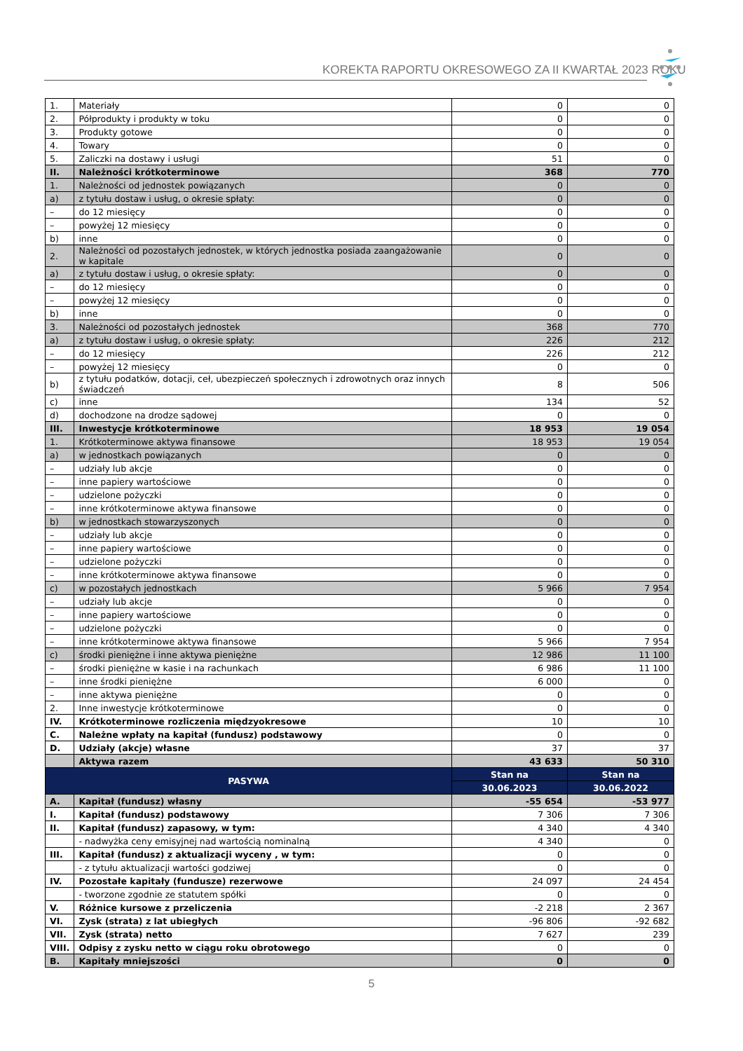KOREKTA RAPORTU OKRESOWEGO ZA II KWARTAŁ 2023 ROKU
| 1. | Materiały | 0 | 0 |
| 2. | Półprodukty i produkty w toku | 0 | 0 |
| 3. | Produkty gotowe | 0 | 0 |
| 4. | Towary | 0 | 0 |
| 5. | Zaliczki na dostawy i usługi | 51 | 0 |
| II. | Należności krótkoterminowe | 368 | 770 |
| 1. | Należności od jednostek powiązanych | 0 | 0 |
| a) | z tytułu dostaw i usług, o okresie spłaty: | 0 | 0 |
| – | do 12 miesięcy | 0 | 0 |
| – | powyżej 12 miesięcy | 0 | 0 |
| b) | inne | 0 | 0 |
| 2. | Należności od pozostałych jednostek, w których jednostka posiada zaangażowanie w kapitale | 0 | 0 |
| a) | z tytułu dostaw i usług, o okresie spłaty: | 0 | 0 |
| – | do 12 miesięcy | 0 | 0 |
| – | powyżej 12 miesięcy | 0 | 0 |
| b) | inne | 0 | 0 |
| 3. | Należności od pozostałych jednostek | 368 | 770 |
| a) | z tytułu dostaw i usług, o okresie spłaty: | 226 | 212 |
| – | do 12 miesięcy | 226 | 212 |
| – | powyżej 12 miesięcy | 0 | 0 |
| b) | z tytułu podatków, dotacji, ceł, ubezpieczeń społecznych i zdrowotnych oraz innych świadczeń | 8 | 506 |
| c) | inne | 134 | 52 |
| d) | dochodzone na drodze sądowej | 0 | 0 |
| III. | Inwestycje krótkoterminowe | 18 953 | 19 054 |
| 1. | Krótkoterminowe aktywa finansowe | 18 953 | 19 054 |
| a) | w jednostkach powiązanych | 0 | 0 |
| – | udziały lub akcje | 0 | 0 |
| – | inne papiery wartościowe | 0 | 0 |
| – | udzielone pożyczki | 0 | 0 |
| – | inne krótkoterminowe aktywa finansowe | 0 | 0 |
| b) | w jednostkach stowarzyszonych | 0 | 0 |
| – | udziały lub akcje | 0 | 0 |
| – | inne papiery wartościowe | 0 | 0 |
| – | udzielone pożyczki | 0 | 0 |
| – | inne krótkoterminowe aktywa finansowe | 0 | 0 |
| c) | w pozostałych jednostkach | 5 966 | 7 954 |
| – | udziały lub akcje | 0 | 0 |
| – | inne papiery wartościowe | 0 | 0 |
| – | udzielone pożyczki | 0 | 0 |
| – | inne krótkoterminowe aktywa finansowe | 5 966 | 7 954 |
| c) | środki pieniężne i inne aktywa pieniężne | 12 986 | 11 100 |
| – | środki pieniężne w kasie i na rachunkach | 6 986 | 11 100 |
| – | inne środki pieniężne | 6 000 | 0 |
| – | inne aktywa pieniężne | 0 | 0 |
| 2. | Inne inwestycje krótkoterminowe | 0 | 0 |
| IV. | Krótkoterminowe rozliczenia międzyokresowe | 10 | 10 |
| C. | Należne wpłaty na kapitał (fundusz) podstawowy | 0 | 0 |
| D. | Udziały (akcje) własne | 37 | 37 |
| | Aktywa razem | 43 633 | 50 310 |
| PASYWA | | Stan na | Stan na |
| | | 30.06.2023 | 30.06.2022 |
| A. | Kapitał (fundusz) własny | -55 654 | -53 977 |
| I. | Kapitał (fundusz) podstawowy | 7 306 | 7 306 |
| II. | Kapitał (fundusz) zapasowy, w tym: | 4 340 | 4 340 |
| | - nadwyżka ceny emisyjnej nad wartością nominalną | 4 340 | 0 |
| III. | Kapitał (fundusz) z aktualizacji wyceny , w tym: | 0 | 0 |
| | - z tytułu aktualizacji wartości godziwej | 0 | 0 |
| IV. | Pozostałe kapitały (fundusze) rezerwowe | 24 097 | 24 454 |
| | - tworzone zgodnie ze statutem spółki | 0 | 0 |
| V. | Różnice kursowe z przeliczenia | -2 218 | 2 367 |
| VI. | Zysk (strata) z lat ubiegłych | -96 806 | -92 682 |
| VII. | Zysk (strata) netto | 7 627 | 239 |
| VIII. | Odpisy z zysku netto w ciągu roku obrotowego | 0 | 0 |
| B. | Kapitały mniejszości | 0 | 0 |
5